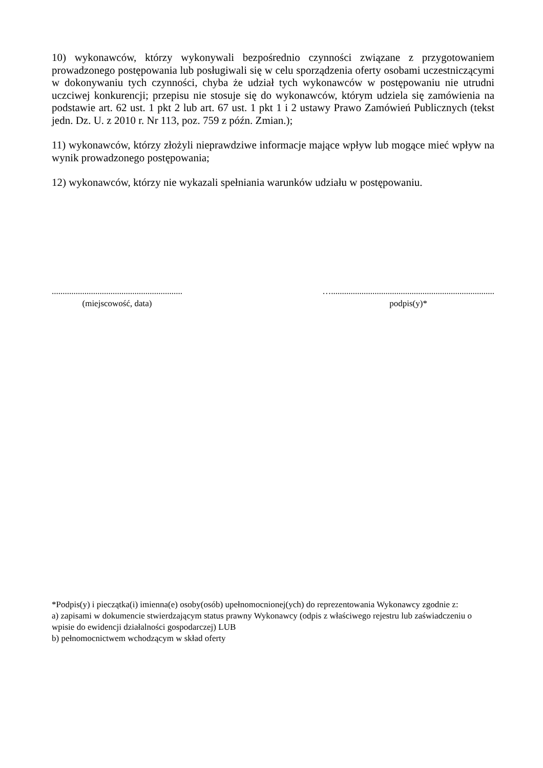10) wykonawców, którzy wykonywali bezpośrednio czynności związane z przygotowaniem prowadzonego postępowania lub posługiwali się w celu sporządzenia oferty osobami uczestniczącymi w dokonywaniu tych czynności, chyba że udział tych wykonawców w postępowaniu nie utrudni uczciwej konkurencji; przepisu nie stosuje się do wykonawców, którym udziela się zamówienia na podstawie art. 62 ust. 1 pkt 2 lub art. 67 ust. 1 pkt 1 i 2 ustawy Prawo Zamówień Publicznych (tekst jedn. Dz. U. z 2010 r. Nr 113, poz. 759 z późn. Zmian.);
11) wykonawców, którzy złożyli nieprawdziwe informacje mające wpływ lub mogące mieć wpływ na wynik prowadzonego postępowania;
12) wykonawców, którzy nie wykazali spełniania warunków udziału w postępowaniu.
............................................................
(miejscowość, data)
…...........................................................................
podpis(y)*
*Podpis(y) i pieczątka(i) imienna(e) osoby(osób) upełnomocnionej(ych) do reprezentowania Wykonawcy zgodnie z:
a) zapisami w dokumencie stwierdzającym status prawny Wykonawcy (odpis z właściwego rejestru lub zaświadczeniu o wpisie do ewidencji działalności gospodarczej) LUB
b) pełnomocnictwem wchodzącym w skład oferty